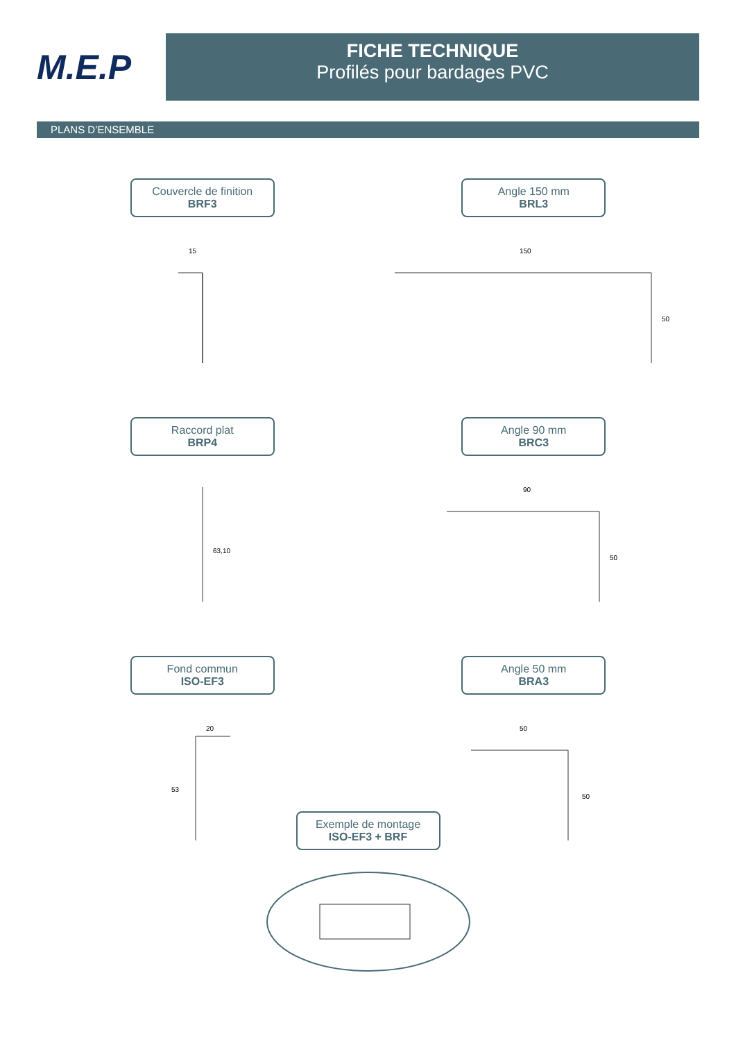M.E.P
FICHE TECHNIQUE
Profilés pour bardages PVC
PLANS D’ENSEMBLE
Couvercle de finition BRF3
15
Angle 150 mm BRL3
150
50
Raccord plat BRP4
63,10
Angle 90 mm BRC3
90
50
Fond commun ISO-EF3
20
53
Angle 50 mm BRA3
50
50
Exemple de montage ISO-EF3 + BRF